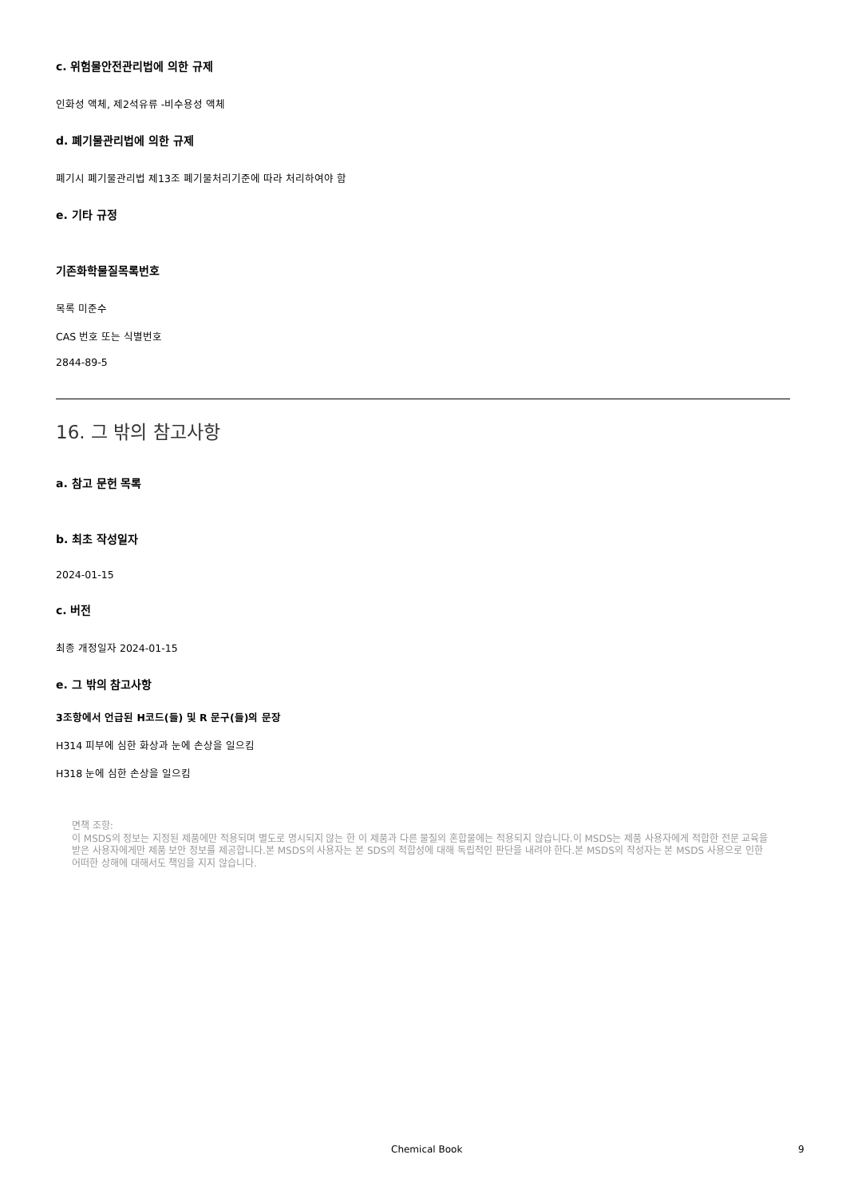c. 위험물안전관리법에 의한 규제
인화성 액체, 제2석유류 -비수용성 액체
d. 폐기물관리법에 의한 규제
폐기시 폐기물관리법 제13조 폐기물처리기준에 따라 처리하여야 함
e. 기타 규정
기존화학물질목록번호
목록 미준수
CAS 번호 또는 식별번호
2844-89-5
16. 그 밖의 참고사항
a. 참고 문헌 목록
b. 최초 작성일자
2024-01-15
c. 버전
최종 개정일자 2024-01-15
e. 그 밖의 참고사항
3조항에서 언급된 H코드(들) 및 R 문구(들)의 문장
H314 피부에 심한 화상과 눈에 손상을 일으킴
H318 눈에 심한 손상을 일으킴
면책 조항:
이 MSDS의 정보는 지정된 제품에만 적용되며 별도로 명시되지 않는 한 이 제품과 다른 물질의 혼합물에는 적용되지 않습니다.이 MSDS는 제품 사용자에게 적합한 전문 교육을 받은 사용자에게만 제품 보안 정보를 제공합니다.본 MSDS의 사용자는 본 SDS의 적합성에 대해 독립적인 판단을 내려야 한다.본 MSDS의 작성자는 본 MSDS 사용으로 인한 어떠한 상해에 대해서도 책임을 지지 않습니다.
Chemical Book 9